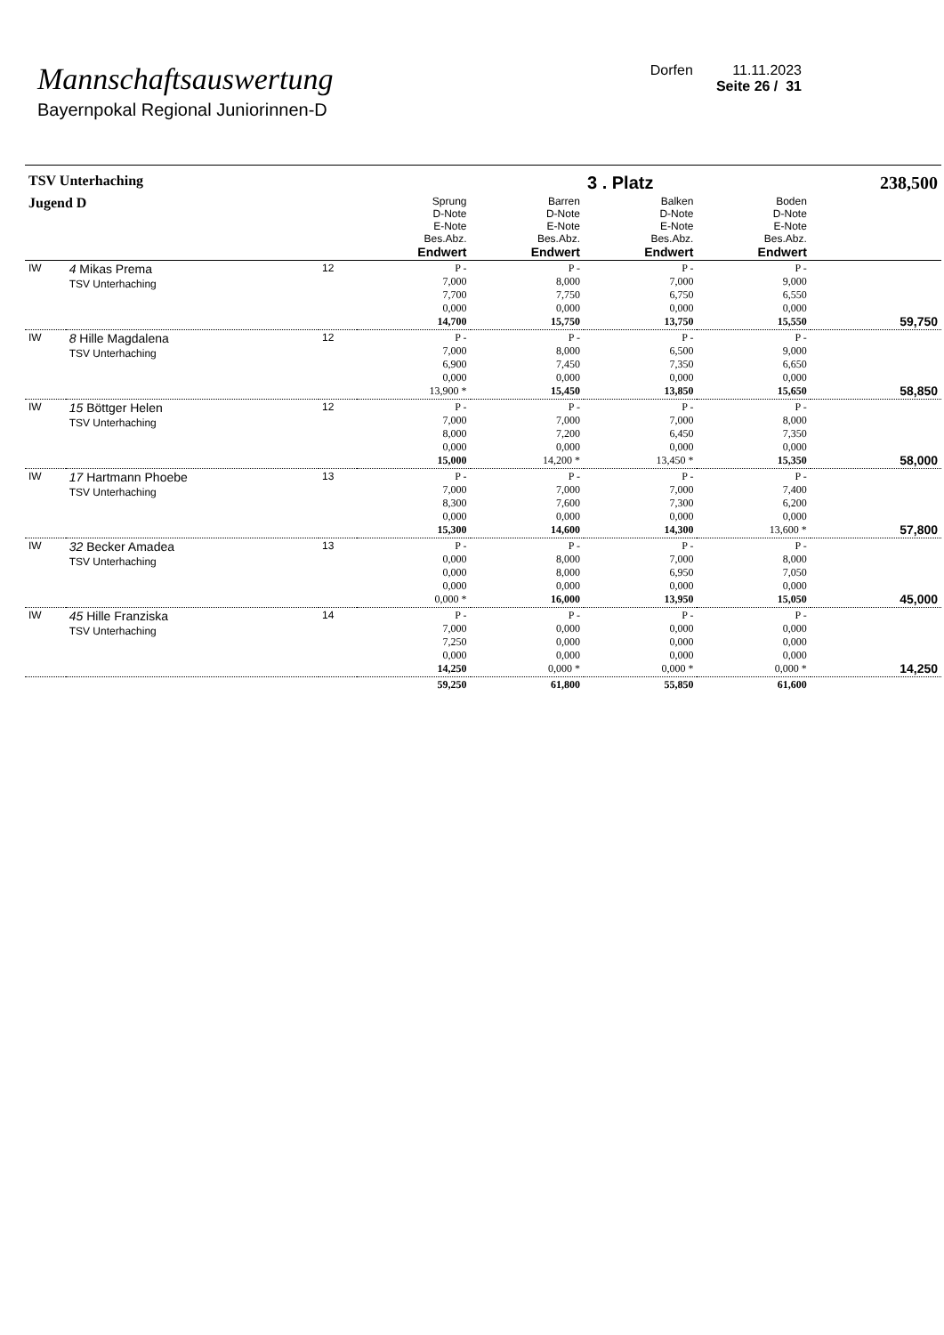Mannschaftsauswertung
Bayernpokal Regional Juniorinnen-D
Dorfen 11.11.2023
Seite 26 / 31
| TSV Unterhaching | | | | | 3 . Platz | | 238,500 |
| Jugend D | | | Sprung D-Note E-Note Bes.Abz. Endwert | Barren D-Note E-Note Bes.Abz. Endwert | Balken D-Note E-Note Bes.Abz. Endwert | Boden D-Note E-Note Bes.Abz. Endwert | |
| IW | 4 Mikas Prema TSV Unterhaching | 12 | P - 7,000 7,700 0,000 14,700 | P - 8,000 7,750 0,000 15,750 | P - 7,000 6,750 0,000 13,750 | P - 9,000 6,550 0,000 15,550 | 59,750 |
| IW | 8 Hille Magdalena TSV Unterhaching | 12 | P - 7,000 6,900 0,000 13,900 * | P - 8,000 7,450 0,000 15,450 | P - 6,500 7,350 0,000 13,850 | P - 9,000 6,650 0,000 15,650 | 58,850 |
| IW | 15 Böttger Helen TSV Unterhaching | 12 | P - 7,000 8,000 0,000 15,000 | P - 7,000 7,200 0,000 14,200 * | P - 7,000 6,450 0,000 13,450 * | P - 8,000 7,350 0,000 15,350 | 58,000 |
| IW | 17 Hartmann Phoebe TSV Unterhaching | 13 | P - 7,000 8,300 0,000 15,300 | P - 7,000 7,600 0,000 14,600 | P - 7,000 7,300 0,000 14,300 | P - 7,400 6,200 0,000 13,600 * | 57,800 |
| IW | 32 Becker Amadea TSV Unterhaching | 13 | P - 0,000 0,000 0,000 0,000 * | P - 8,000 8,000 0,000 16,000 | P - 7,000 6,950 0,000 13,950 | P - 8,000 7,050 0,000 15,050 | 45,000 |
| IW | 45 Hille Franziska TSV Unterhaching | 14 | P - 7,000 7,250 0,000 14,250 | P - 0,000 0,000 0,000 0,000 * | P - 0,000 0,000 0,000 0,000 * | P - 0,000 0,000 0,000 0,000 * | 14,250 |
| | | | 59,250 | 61,800 | 55,850 | 61,600 | |